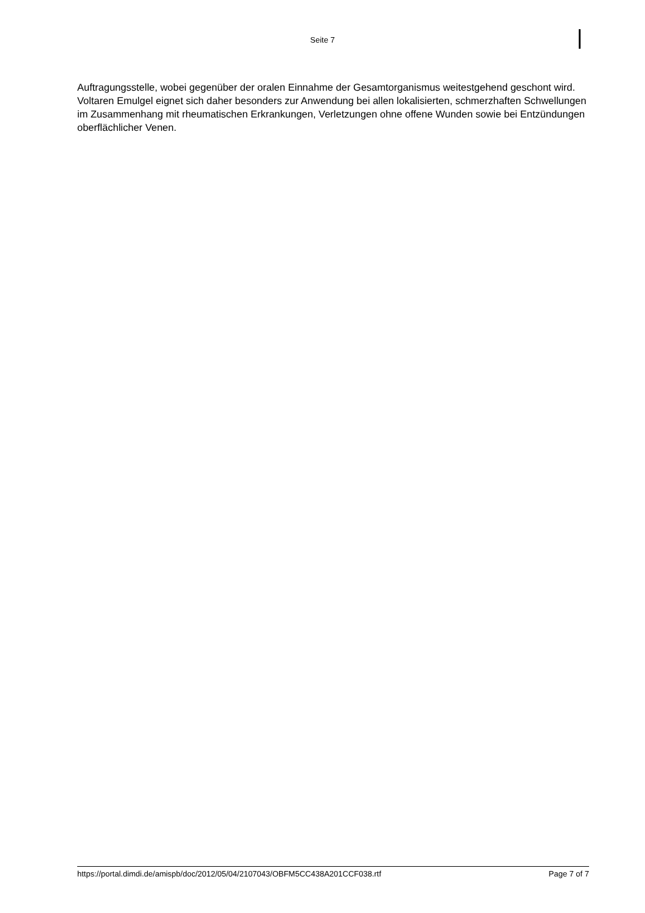Seite 7
Auftragungsstelle, wobei gegenüber der oralen Einnahme der Gesamtorganismus weitestgehend geschont wird. Voltaren Emulgel eignet sich daher besonders zur Anwendung bei allen lokalisierten, schmerzhaften Schwellungen im Zusammenhang mit rheumatischen Erkrankungen, Verletzungen ohne offene Wunden sowie bei Entzündungen oberflächlicher Venen.
https://portal.dimdi.de/amispb/doc/2012/05/04/2107043/OBFM5CC438A201CCF038.rtf Page 7 of 7